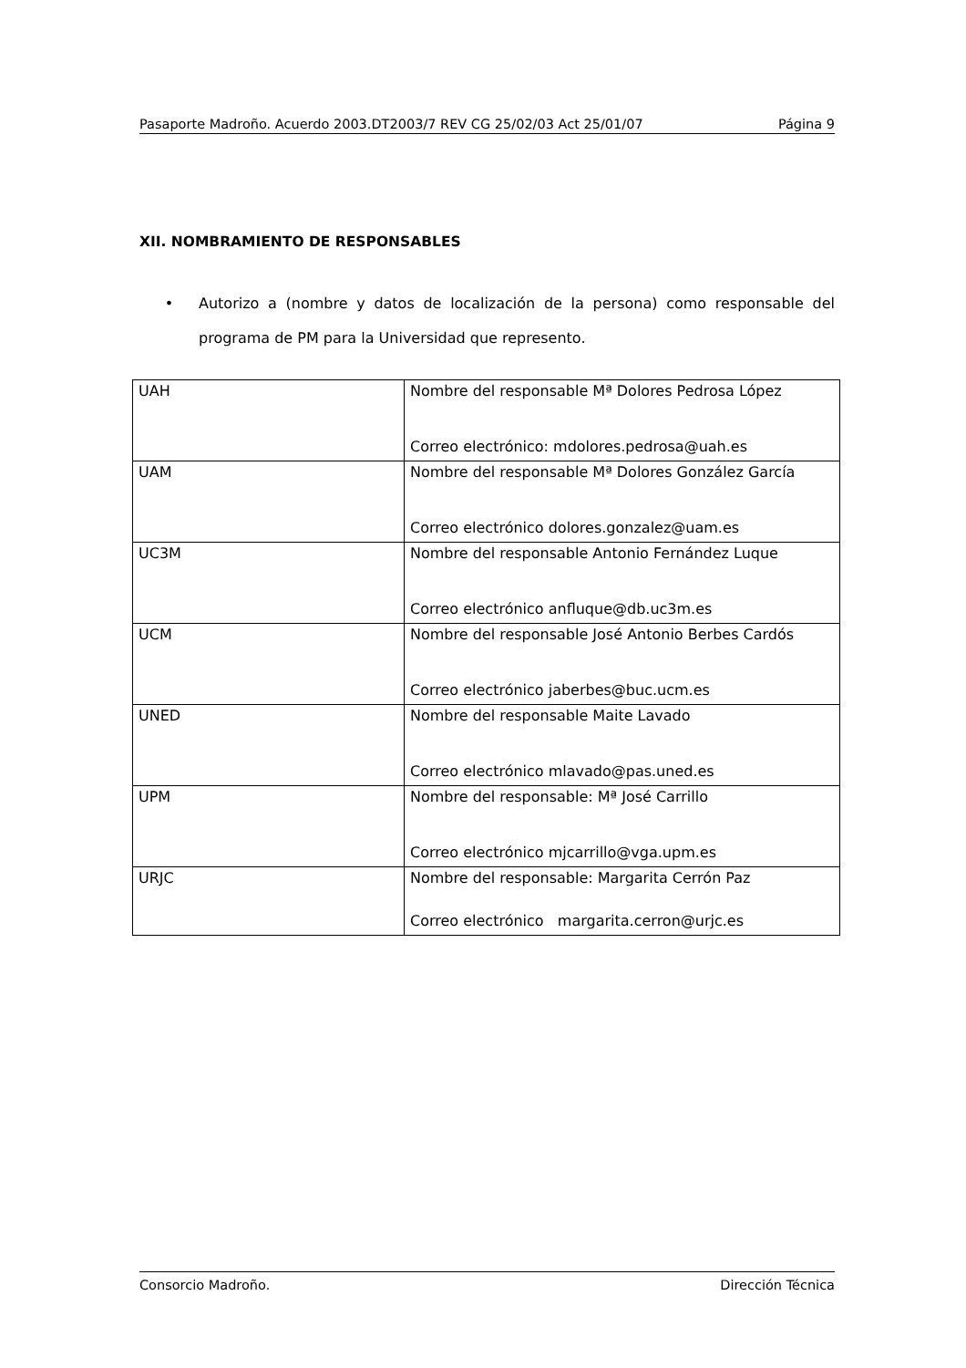Pasaporte Madroño. Acuerdo 2003.DT2003/7 REV CG 25/02/03 Act 25/01/07 Página 9
XII. NOMBRAMIENTO DE RESPONSABLES
• Autorizo a (nombre y datos de localización de la persona) como responsable del programa de PM para la Universidad que represento.
| UAH | Nombre del responsable Mª Dolores Pedrosa López Correo electrónico: mdolores.pedrosa@uah.es |
| UAM | Nombre del responsable Mª Dolores González García Correo electrónico dolores.gonzalez@uam.es |
| UC3M | Nombre del responsable Antonio Fernández Luque Correo electrónico anfluque@db.uc3m.es |
| UCM | Nombre del responsable José Antonio Berbes Cardós Correo electrónico jaberbes@buc.ucm.es |
| UNED | Nombre del responsable Maite Lavado Correo electrónico mlavado@pas.uned.es |
| UPM | Nombre del responsable: Mª José Carrillo Correo electrónico mjcarrillo@vga.upm.es |
| URJC | Nombre del responsable: Margarita Cerrón Paz Correo electrónico margarita.cerron@urjc.es |
Consorcio Madroño. Dirección Técnica